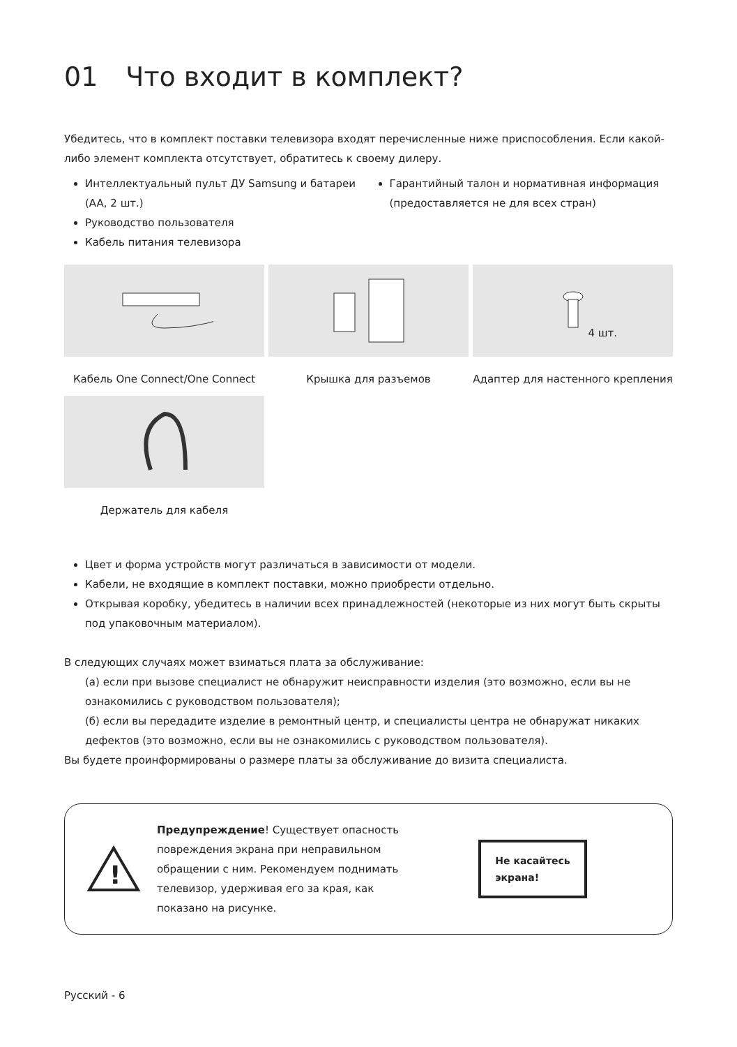01 Что входит в комплект?
Убедитесь, что в комплект поставки телевизора входят перечисленные ниже приспособления. Если какой-либо элемент комплекта отсутствует, обратитесь к своему дилеру.
Интеллектуальный пульт ДУ Samsung и батареи (AA, 2 шт.)
Руководство пользователя
Кабель питания телевизора
Гарантийный талон и нормативная информация (предоставляется не для всех стран)
4 шт.
Кабель One Connect/One Connect
Крышка для разъемов
Адаптер для настенного крепления
Держатель для кабеля
Цвет и форма устройств могут различаться в зависимости от модели.
Кабели, не входящие в комплект поставки, можно приобрести отдельно.
Открывая коробку, убедитесь в наличии всех принадлежностей (некоторые из них могут быть скрыты под упаковочным материалом).
В следующих случаях может взиматься плата за обслуживание:
(а) если при вызове специалист не обнаружит неисправности изделия (это возможно, если вы не ознакомились с руководством пользователя);
(б) если вы передадите изделие в ремонтный центр, и специалисты центра не обнаружат никаких дефектов (это возможно, если вы не ознакомились с руководством пользователя).
Вы будете проинформированы о размере платы за обслуживание до визита специалиста.
!
Предупреждение! Существует опасность повреждения экрана при неправильном обращении с ним. Рекомендуем поднимать телевизор, удерживая его за края, как показано на рисунке.
Не касайтесь
экрана!
Русский - 6